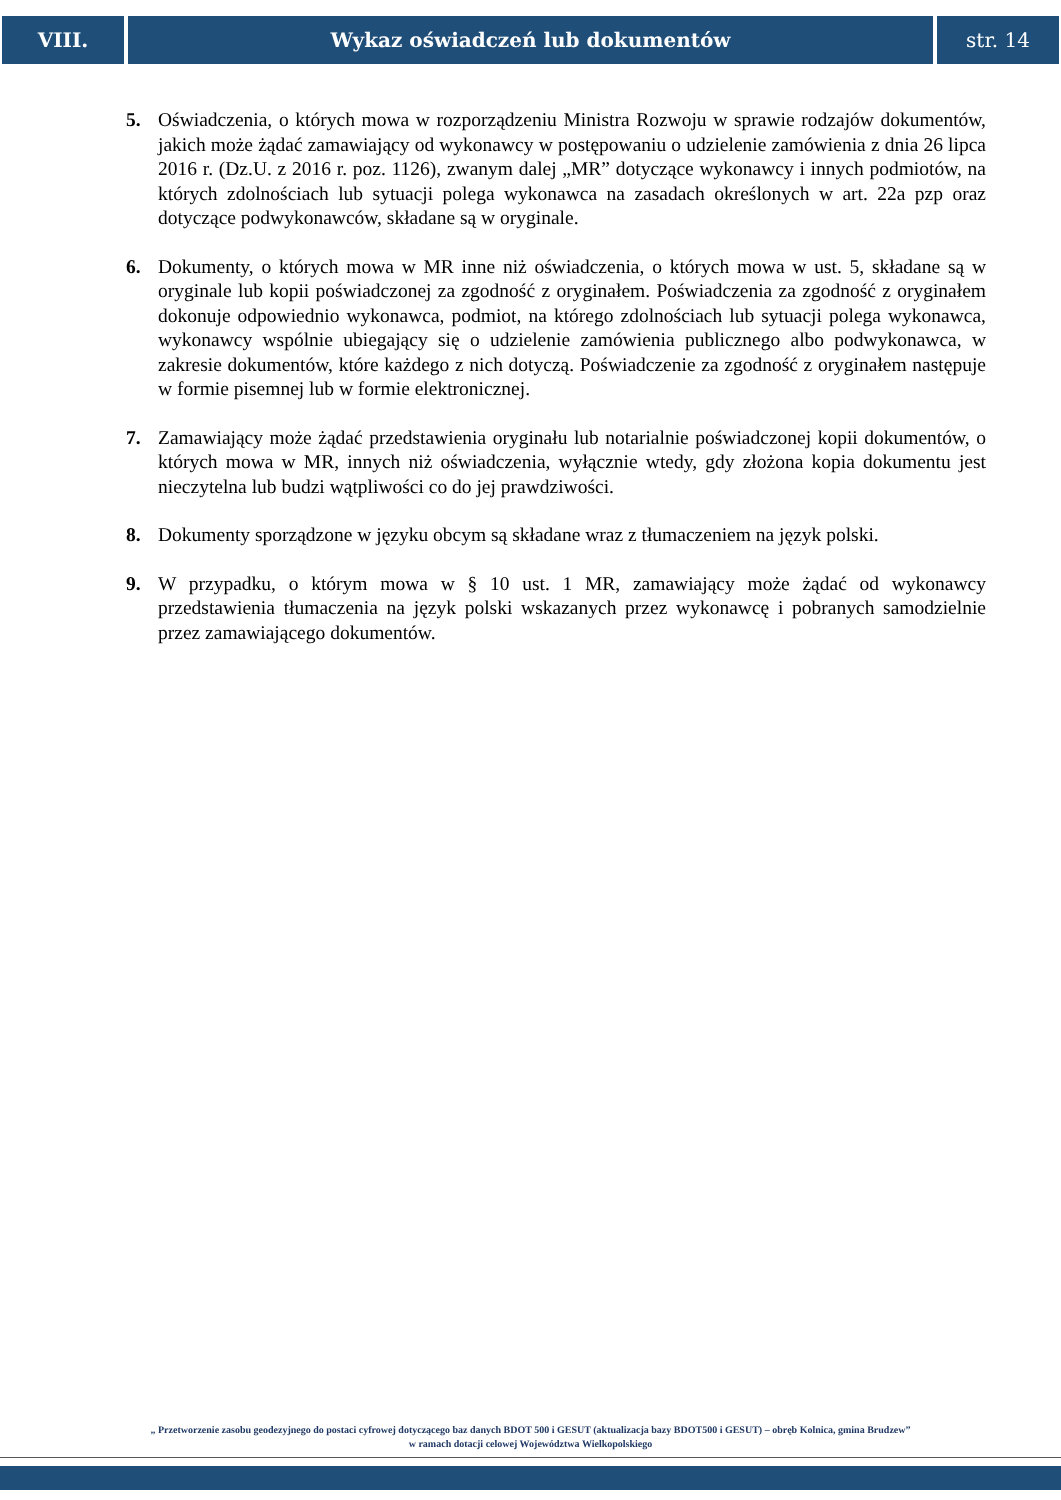VIII. Wykaz oświadczeń lub dokumentów
str. 14
5. Oświadczenia, o których mowa w rozporządzeniu Ministra Rozwoju w sprawie rodzajów dokumentów, jakich może żądać zamawiający od wykonawcy w postępowaniu o udzielenie zamówienia z dnia 26 lipca 2016 r. (Dz.U. z 2016 r. poz. 1126), zwanym dalej „MR” dotyczące wykonawcy i innych podmiotów, na których zdolnościach lub sytuacji polega wykonawca na zasadach określonych w art. 22a pzp oraz dotyczące podwykonawców, składane są w oryginale.
6. Dokumenty, o których mowa w MR inne niż oświadczenia, o których mowa w ust. 5, składane są w oryginale lub kopii poświadczonej za zgodność z oryginałem. Poświadczenia za zgodność z oryginałem dokonuje odpowiednio wykonawca, podmiot, na którego zdolnościach lub sytuacji polega wykonawca, wykonawcy wspólnie ubiegający się o udzielenie zamówienia publicznego albo podwykonawca, w zakresie dokumentów, które każdego z nich dotyczą. Poświadczenie za zgodność z oryginałem następuje w formie pisemnej lub w formie elektronicznej.
7. Zamawiający może żądać przedstawienia oryginału lub notarialnie poświadczonej kopii dokumentów, o których mowa w MR, innych niż oświadczenia, wyłącznie wtedy, gdy złożona kopia dokumentu jest nieczytelna lub budzi wątpliwości co do jej prawdziwości.
8. Dokumenty sporządzone w języku obcym są składane wraz z tłumaczeniem na język polski.
9. W przypadku, o którym mowa w § 10 ust. 1 MR, zamawiający może żądać od wykonawcy przedstawienia tłumaczenia na język polski wskazanych przez wykonawcę i pobranych samodzielnie przez zamawiającego dokumentów.
„ Przetworzenie zasobu geodezyjnego do postaci cyfrowej dotyczącego baz danych BDOT 500 i GESUT (aktualizacja bazy BDOT500 i GESUT) – obręb Kolnica, gmina Brudzew”
w ramach dotacji celowej Województwa Wielkopolskiego